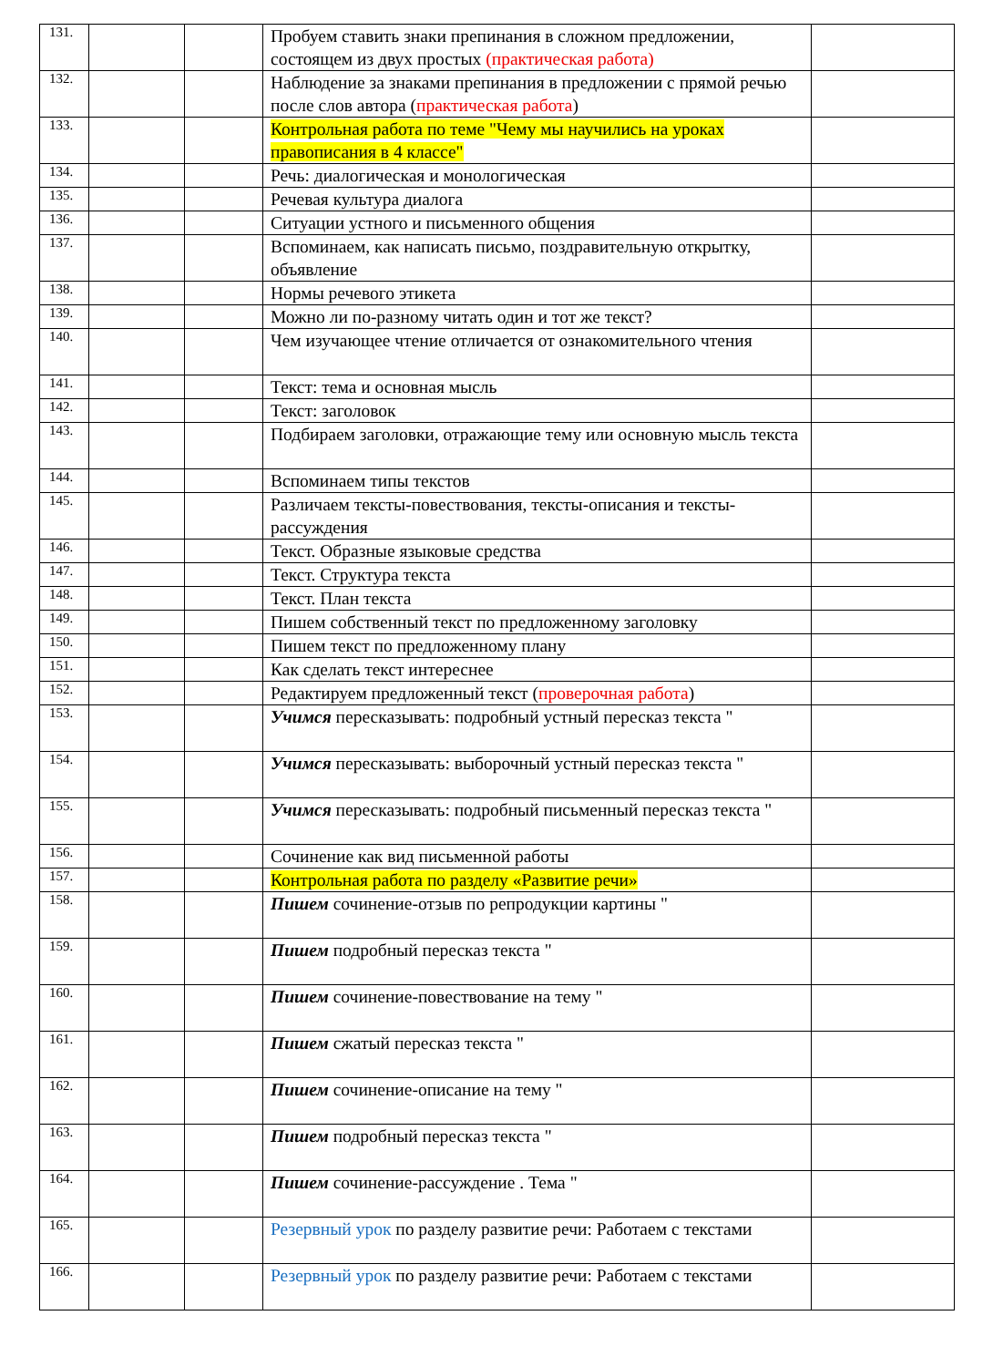| 131. | | | Пробуем ставить знаки препинания в сложном предложении, состоящем из двух простых (практическая работа) | |
| 132. | | | Наблюдение за знаками препинания в предложении с прямой речью после слов автора ( практическая работа ) | |
| 133. | | | Контрольная работа по теме "Чему мы научились на уроках правописания в 4 классе" | |
| 134. | | | Речь: диалогическая и монологическая | |
| 135. | | | Речевая культура диалога | |
| 136. | | | Ситуации устного и письменного общения | |
| 137. | | | Вспоминаем, как написать письмо, поздравительную открытку, объявление | |
| 138. | | | Нормы речевого этикета | |
| 139. | | | Можно ли по-разному читать один и тот же текст? | |
| 140. | | | Чем изучающее чтение отличается от ознакомительного чтения | |
| 141. | | | Текст: тема и основная мысль | |
| 142. | | | Текст: заголовок | |
| 143. | | | Подбираем заголовки, отражающие тему или основную мысль текста | |
| 144. | | | Вспоминаем типы текстов | |
| 145. | | | Различаем тексты-повествования, тексты-описания и тексты-рассуждения | |
| 146. | | | Текст. Образные языковые средства | |
| 147. | | | Текст. Структура текста | |
| 148. | | | Текст. План текста | |
| 149. | | | Пишем собственный текст по предложенному заголовку | |
| 150. | | | Пишем текст по предложенному плану | |
| 151. | | | Как сделать текст интереснее | |
| 152. | | | Редактируем предложенный текст ( проверочная работа ) | |
| 153. | | | Учимся пересказывать: подробный устный пересказ текста " | |
| 154. | | | Учимся пересказывать: выборочный устный пересказ текста " | |
| 155. | | | Учимся пересказывать: подробный письменный пересказ текста " | |
| 156. | | | Сочинение как вид письменной работы | |
| 157. | | | Контрольная работа по разделу «Развитие речи» | |
| 158. | | | Пишем сочинение-отзыв по репродукции картины " | |
| 159. | | | Пишем подробный пересказ текста " | |
| 160. | | | Пишем сочинение-повествование на тему " | |
| 161. | | | Пишем сжатый пересказ текста " | |
| 162. | | | Пишем сочинение-описание на тему " | |
| 163. | | | Пишем подробный пересказ текста " | |
| 164. | | | Пишем сочинение-рассуждение . Тема " | |
| 165. | | | Резервный урок по разделу развитие речи: Работаем с текстами | |
| 166. | | | Резервный урок по разделу развитие речи: Работаем с текстами | |